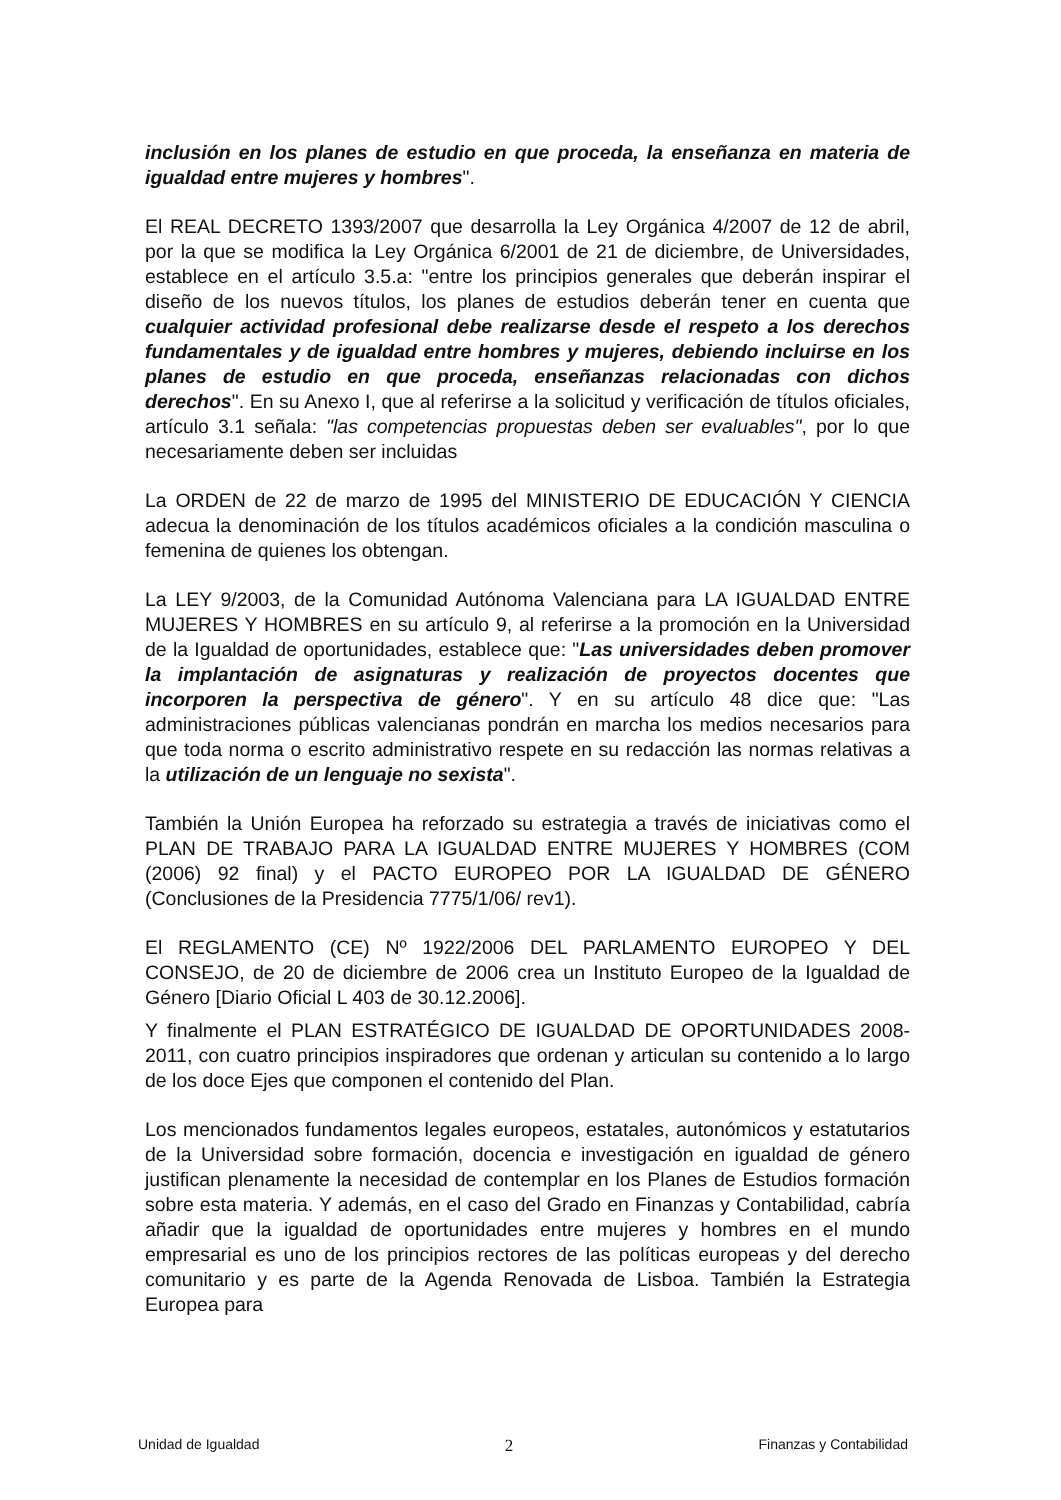inclusión en los planes de estudio en que proceda, la enseñanza en materia de igualdad entre mujeres y hombres".
El REAL DECRETO 1393/2007 que desarrolla la Ley Orgánica 4/2007 de 12 de abril, por la que se modifica la Ley Orgánica 6/2001 de 21 de diciembre, de Universidades, establece en el artículo 3.5.a: "entre los principios generales que deberán inspirar el diseño de los nuevos títulos, los planes de estudios deberán tener en cuenta que cualquier actividad profesional debe realizarse desde el respeto a los derechos fundamentales y de igualdad entre hombres y mujeres, debiendo incluirse en los planes de estudio en que proceda, enseñanzas relacionadas con dichos derechos". En su Anexo I, que al referirse a la solicitud y verificación de títulos oficiales, artículo 3.1 señala: "las competencias propuestas deben ser evaluables", por lo que necesariamente deben ser incluidas
La ORDEN de 22 de marzo de 1995 del MINISTERIO DE EDUCACIÓN Y CIENCIA adecua la denominación de los títulos académicos oficiales a la condición masculina o femenina de quienes los obtengan.
La LEY 9/2003, de la Comunidad Autónoma Valenciana para LA IGUALDAD ENTRE MUJERES Y HOMBRES en su artículo 9, al referirse a la promoción en la Universidad de la Igualdad de oportunidades, establece que: "Las universidades deben promover la implantación de asignaturas y realización de proyectos docentes que incorporen la perspectiva de género". Y en su artículo 48 dice que: "Las administraciones públicas valencianas pondrán en marcha los medios necesarios para que toda norma o escrito administrativo respete en su redacción las normas relativas a la utilización de un lenguaje no sexista".
También la Unión Europea ha reforzado su estrategia a través de iniciativas como el PLAN DE TRABAJO PARA LA IGUALDAD ENTRE MUJERES Y HOMBRES (COM (2006) 92 final) y el PACTO EUROPEO POR LA IGUALDAD DE GÉNERO (Conclusiones de la Presidencia 7775/1/06/ rev1).
El REGLAMENTO (CE) Nº 1922/2006 DEL PARLAMENTO EUROPEO Y DEL CONSEJO, de 20 de diciembre de 2006 crea un Instituto Europeo de la Igualdad de Género [Diario Oficial L 403 de 30.12.2006].
Y finalmente el PLAN ESTRATÉGICO DE IGUALDAD DE OPORTUNIDADES 2008-2011, con cuatro principios inspiradores que ordenan y articulan su contenido a lo largo de los doce Ejes que componen el contenido del Plan.
Los mencionados fundamentos legales europeos, estatales, autonómicos y estatutarios de la Universidad sobre formación, docencia e investigación en igualdad de género justifican plenamente la necesidad de contemplar en los Planes de Estudios formación sobre esta materia. Y además, en el caso del Grado en Finanzas y Contabilidad, cabría añadir que la igualdad de oportunidades entre mujeres y hombres en el mundo empresarial es uno de los principios rectores de las políticas europeas y del derecho comunitario y es parte de la Agenda Renovada de Lisboa. También la Estrategia Europea para
Unidad de Igualdad 2 Finanzas y Contabilidad